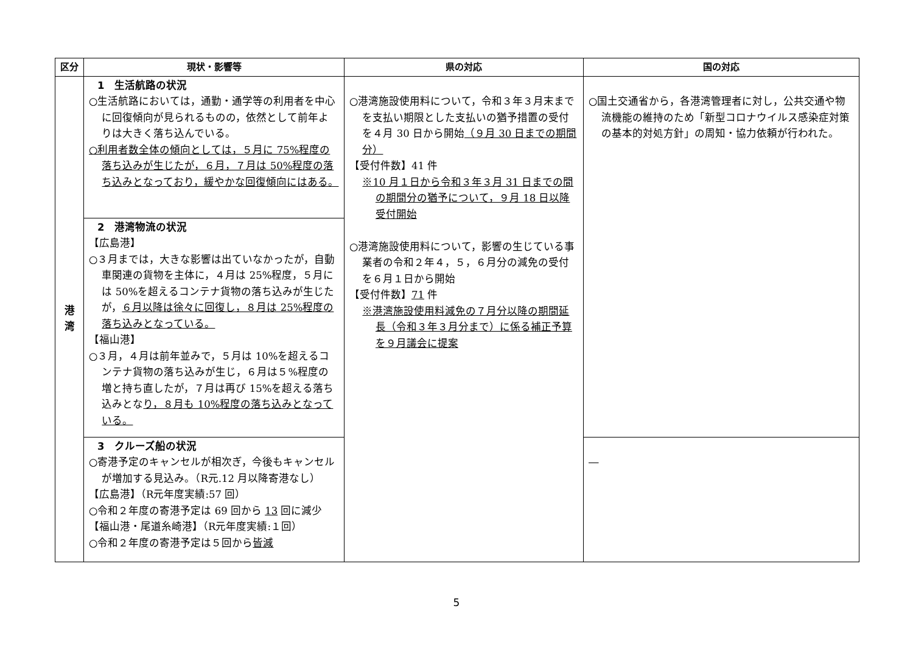| 区分 | 現状・影響等 | 県の対応 | 国の対応 |
| --- | --- | --- | --- |
| 港 湾 | 1 生活航路の状況 ○生活航路においては，通勤・通学等の利用者を中心に回復傾向が見られるものの，依然として前年よりは大きく落ち込んでいる。 ○利用者数全体の傾向としては，５月に 75%程度の落ち込みが生じたが，６月，７月は 50%程度の落ち込みとなっており，緩やかな回復傾向にはある。 | ○港湾施設使用料について，令和３年３月末までを支払い期限とした支払いの猶予措置の受付を４月 30 日から開始 （９月 30 日までの期間分） 【受付件数】41 件 ※10 月１日から令和３年３月 31 日までの間の期間分の猶予について，９月 18 日以降受付開始 ○港湾施設使用料について，影響の生じている事業者の令和２年４，５，６月分の減免の受付を６月１日から開始 【受付件数】 71 件 ※港湾施設使用料減免の７月分以降の期間延長（令和３年３月分まで）に係る補正予算を９月議会に提案 | ○国土交通省から，各港湾管理者に対し，公共交通や物流機能の維持のため「新型コロナウイルス感染症対策の基本的対処方針」の周知・協力依頼が行われた。 |
| | 2 港湾物流の状況 【広島港】 ○３月までは，大きな影響は出ていなかったが，自動車関連の貨物を主体に，４月は 25%程度，５月には 50%を超えるコンテナ貨物の落ち込みが生じたが， ６月以降は徐々に回復し，８月は 25%程度の落ち込みとなっている。 【福山港】 ○３月，４月は前年並みで，５月は 10%を超えるコンテナ貨物の落ち込みが生じ，６月は５%程度の増と持ち直したが，７月は再び 15%を超える落ち込みとな り，８月も 10%程度の落ち込みとなっている。 | | |
| | 3 クルーズ船の状況 ○寄港予定のキャンセルが相次ぎ，今後もキャンセルが増加する見込み。（R元.12 月以降寄港なし） 【広島港】（R元年度実績:57 回） ○令和２年度の寄港予定は 69 回から 13 回に減少 【福山港・尾道糸崎港】（R元年度実績:１回） ○令和２年度の寄港予定は５回から 皆減 | | ― |
5